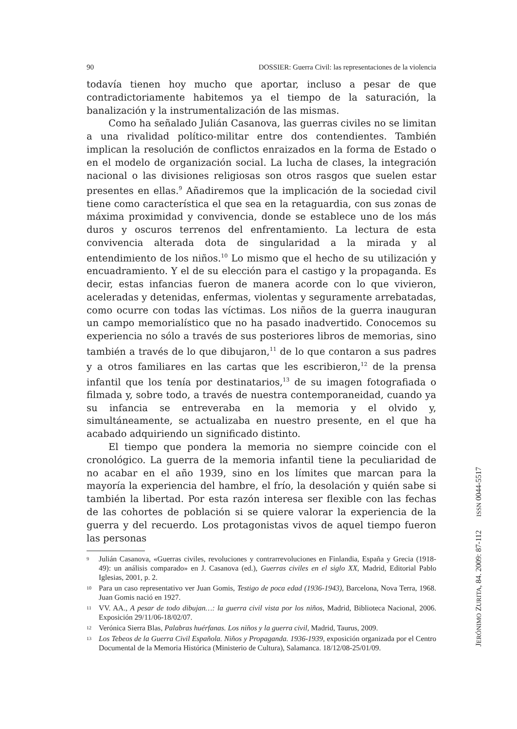90 DOSSIER: Guerra Civil: las representaciones de la violencia
todavía tienen hoy mucho que aportar, incluso a pesar de que contradictoriamente habitemos ya el tiempo de la saturación, la banalización y la instrumentalización de las mismas.
Como ha señalado Julián Casanova, las guerras civiles no se limitan a una rivalidad político-militar entre dos contendientes. También implican la resolución de conflictos enraizados en la forma de Estado o en el modelo de organización social. La lucha de clases, la integración nacional o las divisiones religiosas son otros rasgos que suelen estar presentes en ellas.<sup>9</sup> Añadiremos que la implicación de la sociedad civil tiene como característica el que sea en la retaguardia, con sus zonas de máxima proximidad y convivencia, donde se establece uno de los más duros y oscuros terrenos del enfrentamiento. La lectura de esta convivencia alterada dota de singularidad a la mirada y al entendimiento de los niños.<sup>10</sup> Lo mismo que el hecho de su utilización y encuadramiento. Y el de su elección para el castigo y la propaganda. Es decir, estas infancias fueron de manera acorde con lo que vivieron, aceleradas y detenidas, enfermas, violentas y seguramente arrebatadas, como ocurre con todas las víctimas. Los niños de la guerra inauguran un campo memorialístico que no ha pasado inadvertido. Conocemos su experiencia no sólo a través de sus posteriores libros de memorias, sino también a través de lo que dibujaron,<sup>11</sup> de lo que contaron a sus padres y a otros familiares en las cartas que les escribieron,<sup>12</sup> de la prensa infantil que los tenía por destinatarios,<sup>13</sup> de su imagen fotografiada o filmada y, sobre todo, a través de nuestra contemporaneidad, cuando ya su infancia se entreveraba en la memoria y el olvido y, simultáneamente, se actualizaba en nuestro presente, en el que ha acabado adquiriendo un significado distinto.
El tiempo que pondera la memoria no siempre coincide con el cronológico. La guerra de la memoria infantil tiene la peculiaridad de no acabar en el año 1939, sino en los límites que marcan para la mayoría la experiencia del hambre, el frío, la desolación y quién sabe si también la libertad. Por esta razón interesa ser flexible con las fechas de las cohortes de población si se quiere valorar la experiencia de la guerra y del recuerdo. Los protagonistas vivos de aquel tiempo fueron las personas
9 Julián Casanova, «Guerras civiles, revoluciones y contrarrevoluciones en Finlandia, España y Grecia (1918-49): un análisis comparado» en J. Casanova (ed.), Guerras civiles en el siglo XX, Madrid, Editorial Pablo Iglesias, 2001, p. 2.
10 Para un caso representativo ver Juan Gomis, Testigo de poca edad (1936-1943), Barcelona, Nova Terra, 1968. Juan Gomis nació en 1927.
11 VV. AA., A pesar de todo dibujan…: la guerra civil vista por los niños, Madrid, Biblioteca Nacional, 2006. Exposición 29/11/06-18/02/07.
12 Verónica Sierra Blas, Palabras huérfanas. Los niños y la guerra civil, Madrid, Taurus, 2009.
13 Los Tebeos de la Guerra Civil Española. Niños y Propaganda. 1936-1939, exposición organizada por el Centro Documental de la Memoria Histórica (Ministerio de Cultura), Salamanca. 18/12/08-25/01/09.
JERÓNIMO ZURITA, 84. 2009: 87-112 ISSN 0044-5517